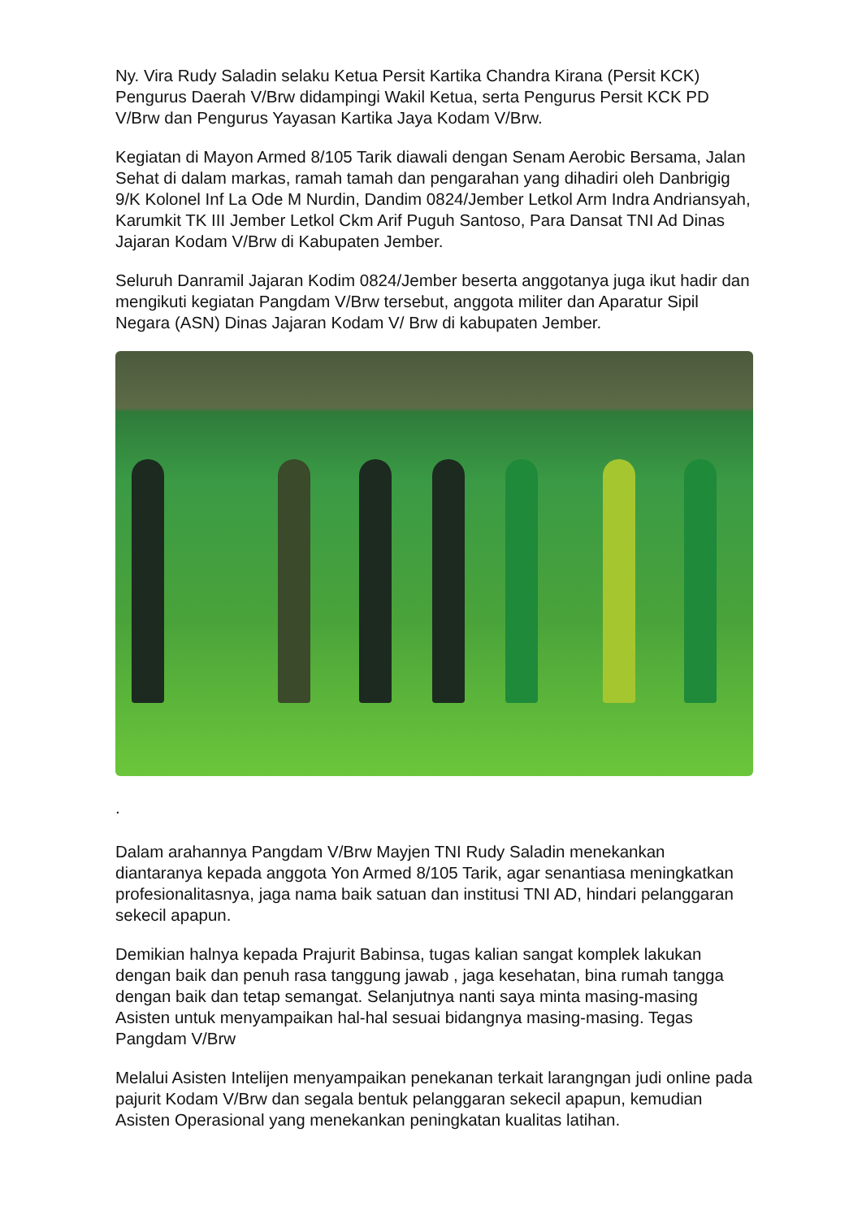Ny. Vira Rudy Saladin selaku Ketua Persit Kartika Chandra Kirana (Persit KCK) Pengurus Daerah V/Brw didampingi Wakil Ketua, serta Pengurus Persit KCK PD V/Brw dan Pengurus Yayasan Kartika Jaya Kodam V/Brw.
Kegiatan di Mayon Armed 8/105 Tarik diawali dengan Senam Aerobic Bersama, Jalan Sehat di dalam markas, ramah tamah dan pengarahan yang dihadiri oleh Danbrigig 9/K Kolonel Inf La Ode M Nurdin, Dandim 0824/Jember Letkol Arm Indra Andriansyah, Karumkit TK III Jember Letkol Ckm Arif Puguh Santoso, Para Dansat TNI Ad Dinas Jajaran Kodam V/Brw di Kabupaten Jember.
Seluruh Danramil Jajaran Kodim 0824/Jember beserta anggotanya juga ikut hadir dan mengikuti kegiatan Pangdam V/Brw tersebut, anggota militer dan Aparatur Sipil Negara (ASN) Dinas Jajaran Kodam V/ Brw di kabupaten Jember.
.
Dalam arahannya Pangdam V/Brw Mayjen TNI Rudy Saladin menekankan diantaranya kepada anggota Yon Armed 8/105 Tarik, agar senantiasa meningkatkan profesionalitasnya, jaga nama baik satuan dan institusi TNI AD, hindari pelanggaran sekecil apapun.
Demikian halnya kepada Prajurit Babinsa, tugas kalian sangat komplek lakukan dengan baik dan penuh rasa tanggung jawab , jaga kesehatan, bina rumah tangga dengan baik dan tetap semangat. Selanjutnya nanti saya minta masing-masing Asisten untuk menyampaikan hal-hal sesuai bidangnya masing-masing. Tegas Pangdam V/Brw
Melalui Asisten Intelijen menyampaikan penekanan terkait larangngan judi online pada pajurit Kodam V/Brw dan segala bentuk pelanggaran sekecil apapun, kemudian Asisten Operasional yang menekankan peningkatan kualitas latihan.